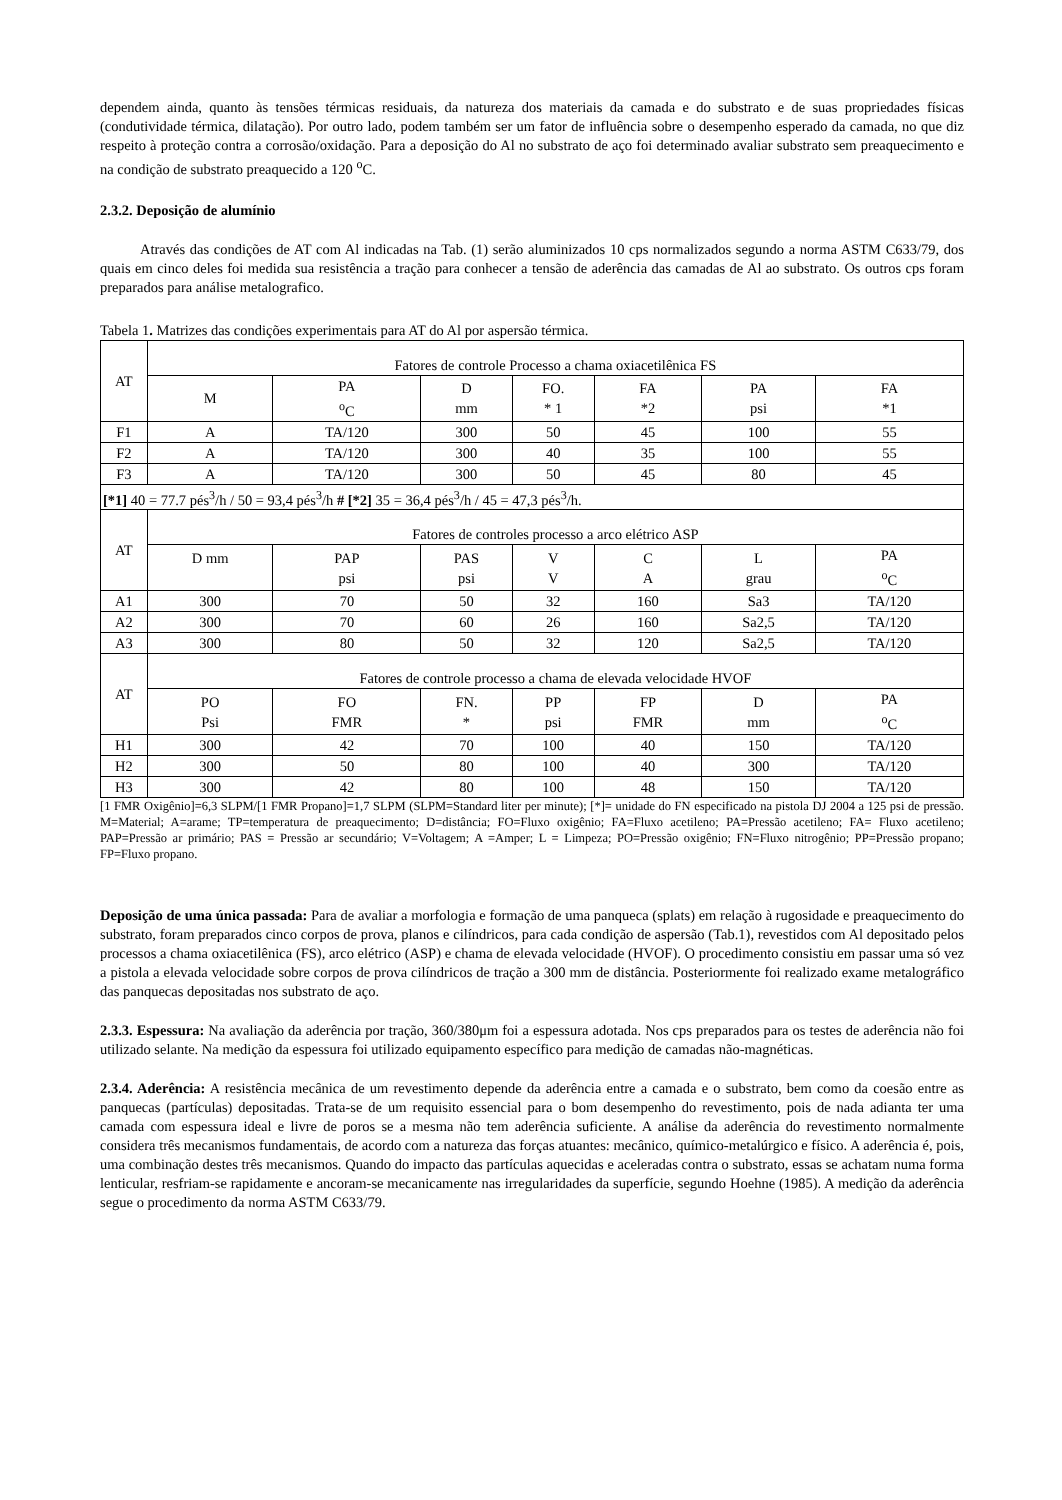dependem ainda, quanto às tensões térmicas residuais, da natureza dos materiais da camada e do substrato e de suas propriedades físicas (condutividade térmica, dilatação). Por outro lado, podem também ser um fator de influência sobre o desempenho esperado da camada, no que diz respeito à proteção contra a corrosão/oxidação. Para a deposição do Al no substrato de aço foi determinado avaliar substrato sem preaquecimento e na condição de substrato preaquecido a 120 <sup>o</sup>C.
2.3.2. Deposição de alumínio
Através das condições de AT com Al indicadas na Tab. (1) serão aluminizados 10 cps normalizados segundo a norma ASTM C633/79, dos quais em cinco deles foi medida sua resistência a tração para conhecer a tensão de aderência das camadas de Al ao substrato. Os outros cps foram preparados para análise metalografico.
Tabela 1. Matrizes das condições experimentais para AT do Al por aspersão térmica.
| AT | Fatores de controle Processo a chama oxiacetilênica FS | | | | | | |
| --- | --- | --- | --- | --- | --- | --- | --- |
| | M | PA <sup>o</sup> C | D mm | FO. * 1 | FA *2 | PA psi | FA *1 |
| F1 | A | TA/120 | 300 | 50 | 45 | 100 | 55 |
| F2 | A | TA/120 | 300 | 40 | 35 | 100 | 55 |
| F3 | A | TA/120 | 300 | 50 | 45 | 80 | 45 |
| [*1] 40 = 77.7 pés<sup>3</sup>/h / 50 = 93,4 pés<sup>3</sup>/h # [*2] 35 = 36,4 pés<sup>3</sup>/h / 45 = 47,3 pés<sup>3</sup>/h. | | | | | | | |
| AT | Fatores de controles processo a arco elétrico ASP | | | | | | |
| | D mm | PAP psi | PAS psi | V V | C A | L grau | PA <sup>o</sup> C |
| A1 | 300 | 70 | 50 | 32 | 160 | Sa3 | TA/120 |
| A2 | 300 | 70 | 60 | 26 | 160 | Sa2,5 | TA/120 |
| A3 | 300 | 80 | 50 | 32 | 120 | Sa2,5 | TA/120 |
| AT | Fatores de controle processo a chama de elevada velocidade HVOF | | | | | | |
| | PO Psi | FO FMR | FN. * | PP psi | FP FMR | D mm | PA <sup>o</sup> C |
| H1 | 300 | 42 | 70 | 100 | 40 | 150 | TA/120 |
| H2 | 300 | 50 | 80 | 100 | 40 | 300 | TA/120 |
| H3 | 300 | 42 | 80 | 100 | 48 | 150 | TA/120 |
[1 FMR Oxigênio]=6,3 SLPM/[1 FMR Propano]=1,7 SLPM (SLPM=Standard liter per minute); [*]= unidade do FN especificado na pistola DJ 2004 a 125 psi de pressão. M=Material; A=arame; TP=temperatura de preaquecimento; D=distância; FO=Fluxo oxigênio; FA=Fluxo acetileno; PA=Pressão acetileno; FA= Fluxo acetileno; PAP=Pressão ar primário; PAS = Pressão ar secundário; V=Voltagem; A =Amper; L = Limpeza; PO=Pressão oxigênio; FN=Fluxo nitrogênio; PP=Pressão propano; FP=Fluxo propano.
Deposição de uma única passada: Para de avaliar a morfologia e formação de uma panqueca (splats) em relação à rugosidade e preaquecimento do substrato, foram preparados cinco corpos de prova, planos e cilíndricos, para cada condição de aspersão (Tab.1), revestidos com Al depositado pelos processos a chama oxiacetilênica (FS), arco elétrico (ASP) e chama de elevada velocidade (HVOF). O procedimento consistiu em passar uma só vez a pistola a elevada velocidade sobre corpos de prova cilíndricos de tração a 300 mm de distância. Posteriormente foi realizado exame metalográfico das panquecas depositadas nos substrato de aço.
2.3.3. Espessura: Na avaliação da aderência por tração, 360/380μm foi a espessura adotada. Nos cps preparados para os testes de aderência não foi utilizado selante. Na medição da espessura foi utilizado equipamento específico para medição de camadas não-magnéticas.
2.3.4. Aderência: A resistência mecânica de um revestimento depende da aderência entre a camada e o substrato, bem como da coesão entre as panquecas (partículas) depositadas. Trata-se de um requisito essencial para o bom desempenho do revestimento, pois de nada adianta ter uma camada com espessura ideal e livre de poros se a mesma não tem aderência suficiente. A análise da aderência do revestimento normalmente considera três mecanismos fundamentais, de acordo com a natureza das forças atuantes: mecânico, químico-metalúrgico e físico. A aderência é, pois, uma combinação destes três mecanismos. Quando do impacto das partículas aquecidas e aceleradas contra o substrato, essas se achatam numa forma lenticular, resfriam-se rapidamente e ancoram-se mecanicamente nas irregularidades da superfície, segundo Hoehne (1985). A medição da aderência segue o procedimento da norma ASTM C633/79.